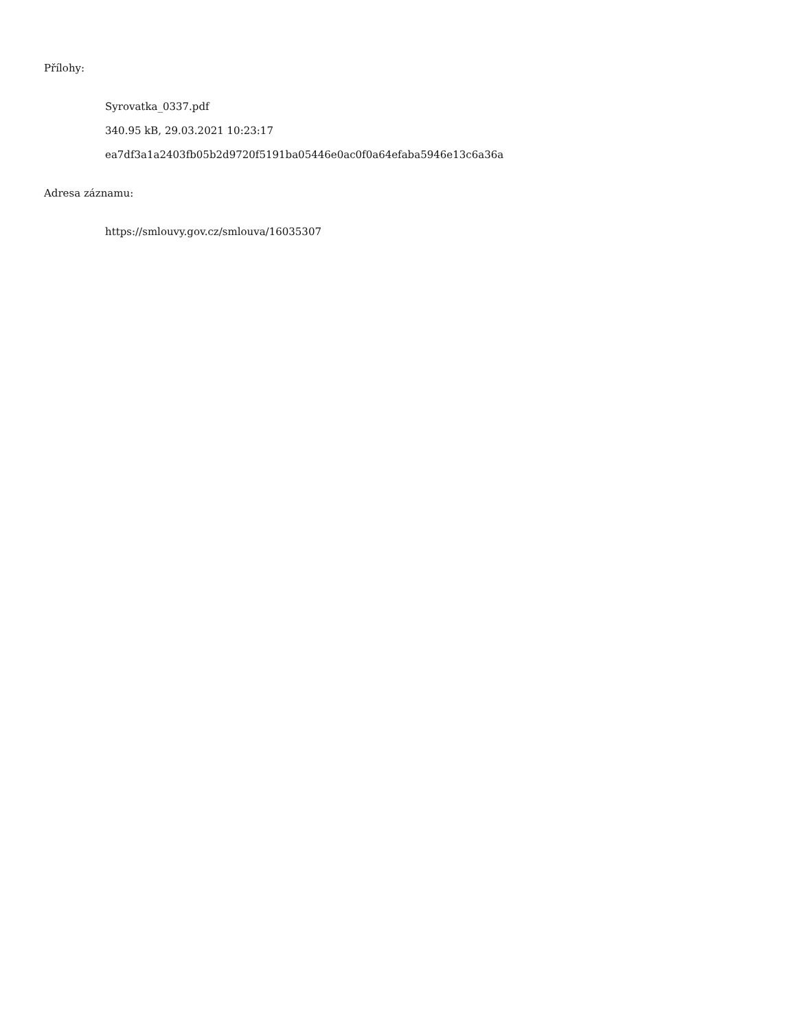Přílohy:
Syrovatka_0337.pdf
340.95 kB, 29.03.2021 10:23:17
ea7df3a1a2403fb05b2d9720f5191ba05446e0ac0f0a64efaba5946e13c6a36a
Adresa záznamu:
https://smlouvy.gov.cz/smlouva/16035307